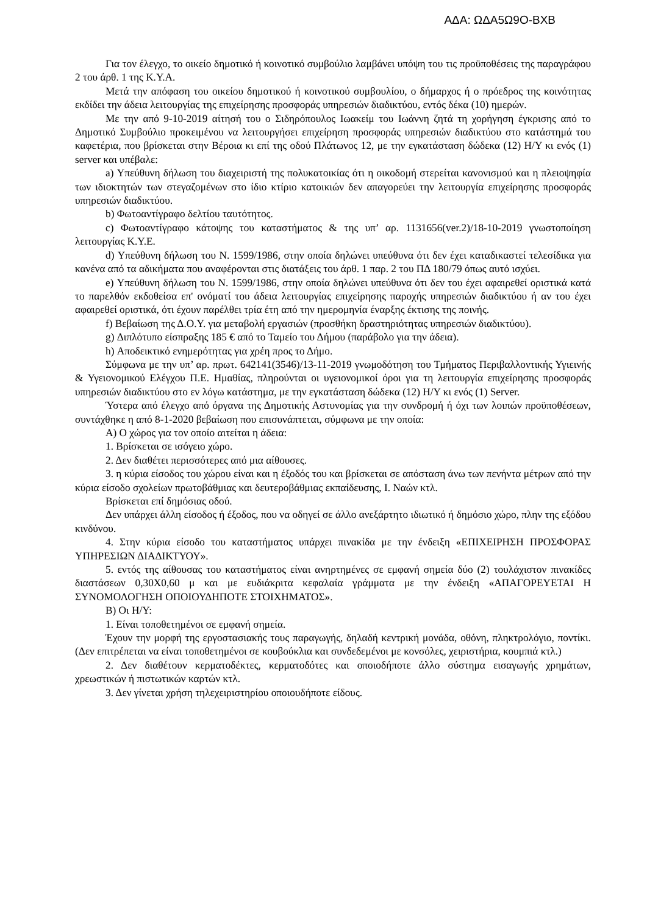ΑΔΑ: ΩΔΑ5Ω9Ο-ΒΧΒ
Για τον έλεγχο, το οικείο δημοτικό ή κοινοτικό συμβούλιο λαμβάνει υπόψη του τις προϋποθέσεις της παραγράφου 2 του άρθ. 1 της Κ.Υ.Α.
Μετά την απόφαση του οικείου δημοτικού ή κοινοτικού συμβουλίου, ο δήμαρχος ή ο πρόεδρος της κοινότητας εκδίδει την άδεια λειτουργίας της επιχείρησης προσφοράς υπηρεσιών διαδικτύου, εντός δέκα (10) ημερών.
Με την από 9-10-2019 αίτησή του ο Σιδηρόπουλος Ιωακείμ του Ιωάννη ζητά τη χορήγηση έγκρισης από το Δημοτικό Συμβούλιο προκειμένου να λειτουργήσει επιχείρηση προσφοράς υπηρεσιών διαδικτύου στο κατάστημά του καφετέρια, που βρίσκεται στην Βέροια κι επί της οδού Πλάτωνος 12, με την εγκατάσταση δώδεκα (12) Η/Υ κι ενός (1) server και υπέβαλε:
a) Υπεύθυνη δήλωση του διαχειριστή της πολυκατοικίας ότι η οικοδομή στερείται κανονισμού και η πλειοψηφία των ιδιοκτητών των στεγαζομένων στο ίδιο κτίριο κατοικιών δεν απαγορεύει την λειτουργία επιχείρησης προσφοράς υπηρεσιών διαδικτύου.
b) Φωτοαντίγραφο δελτίου ταυτότητος.
c) Φωτοαντίγραφο κάτοψης του καταστήματος & της υπ’ αρ. 1131656(ver.2)/18-10-2019 γνωστοποίηση λειτουργίας Κ.Υ.Ε.
d) Υπεύθυνη δήλωση του Ν. 1599/1986, στην οποία δηλώνει υπεύθυνα ότι δεν έχει καταδικαστεί τελεσίδικα για κανένα από τα αδικήματα που αναφέρονται στις διατάξεις του άρθ. 1 παρ. 2 του ΠΔ 180/79 όπως αυτό ισχύει.
e) Υπεύθυνη δήλωση του Ν. 1599/1986, στην οποία δηλώνει υπεύθυνα ότι δεν του έχει αφαιρεθεί οριστικά κατά το παρελθόν εκδοθείσα επ' ονόματί του άδεια λειτουργίας επιχείρησης παροχής υπηρεσιών διαδικτύου ή αν του έχει αφαιρεθεί οριστικά, ότι έχουν παρέλθει τρία έτη από την ημερομηνία έναρξης έκτισης της ποινής.
f) Βεβαίωση της Δ.Ο.Υ. για μεταβολή εργασιών (προσθήκη δραστηριότητας υπηρεσιών διαδικτύου).
g) Διπλότυπο είσπραξης 185 € από το Ταμείο του Δήμου (παράβολο για την άδεια).
h) Αποδεικτικό ενημερότητας για χρέη προς το Δήμο.
Σύμφωνα με την υπ’ αρ. πρωτ. 642141(3546)/13-11-2019 γνωμοδότηση του Τμήματος Περιβαλλοντικής Υγιεινής & Υγειονομικού Ελέγχου Π.Ε. Ημαθίας, πληρούνται οι υγειονομικοί όροι για τη λειτουργία επιχείρησης προσφοράς υπηρεσιών διαδικτύου στο εν λόγω κατάστημα, με την εγκατάσταση δώδεκα (12) Η/Υ κι ενός (1) Server.
Ύστερα από έλεγχο από όργανα της Δημοτικής Αστυνομίας για την συνδρομή ή όχι των λοιπών προϋποθέσεων, συντάχθηκε η από 8-1-2020 βεβαίωση που επισυνάπτεται, σύμφωνα με την οποία:
Α) Ο χώρος για τον οποίο αιτείται η άδεια:
1. Βρίσκεται σε ισόγειο χώρο.
2. Δεν διαθέτει περισσότερες από μια αίθουσες.
3. η κύρια είσοδος του χώρου είναι και η έξοδός του και βρίσκεται σε απόσταση άνω των πενήντα μέτρων από την κύρια είσοδο σχολείων πρωτοβάθμιας και δευτεροβάθμιας εκπαίδευσης, Ι. Ναών κτλ.
Βρίσκεται επί δημόσιας οδού.
Δεν υπάρχει άλλη είσοδος ή έξοδος, που να οδηγεί σε άλλο ανεξάρτητο ιδιωτικό ή δημόσιο χώρο, πλην της εξόδου κινδύνου.
4. Στην κύρια είσοδο του καταστήματος υπάρχει πινακίδα με την ένδειξη «ΕΠΙΧΕΙΡΗΣΗ ΠΡΟΣΦΟΡΑΣ ΥΠΗΡΕΣΙΩΝ ΔΙΑΔΙΚΤΥΟΥ».
5. εντός της αίθουσας του καταστήματος είναι ανηρτημένες σε εμφανή σημεία δύο (2) τουλάχιστον πινακίδες διαστάσεων 0,30Χ0,60 μ και με ευδιάκριτα κεφαλαία γράμματα με την ένδειξη «ΑΠΑΓΟΡΕΥΕΤΑΙ Η ΣΥΝΟΜΟΛΟΓΗΣΗ ΟΠΟΙΟΥΔΗΠΟΤΕ ΣΤΟΙΧΗΜΑΤΟΣ».
Β) Οι Η/Υ:
1. Είναι τοποθετημένοι σε εμφανή σημεία.
Έχουν την μορφή της εργοστασιακής τους παραγωγής, δηλαδή κεντρική μονάδα, οθόνη, πληκτρολόγιο, ποντίκι. (Δεν επιτρέπεται να είναι τοποθετημένοι σε κουβούκλια και συνδεδεμένοι με κονσόλες, χειριστήρια, κουμπιά κτλ.)
2. Δεν διαθέτουν κερματοδέκτες, κερματοδότες και οποιοδήποτε άλλο σύστημα εισαγωγής χρημάτων, χρεωστικών ή πιστωτικών καρτών κτλ.
3. Δεν γίνεται χρήση τηλεχειριστηρίου οποιουδήποτε είδους.